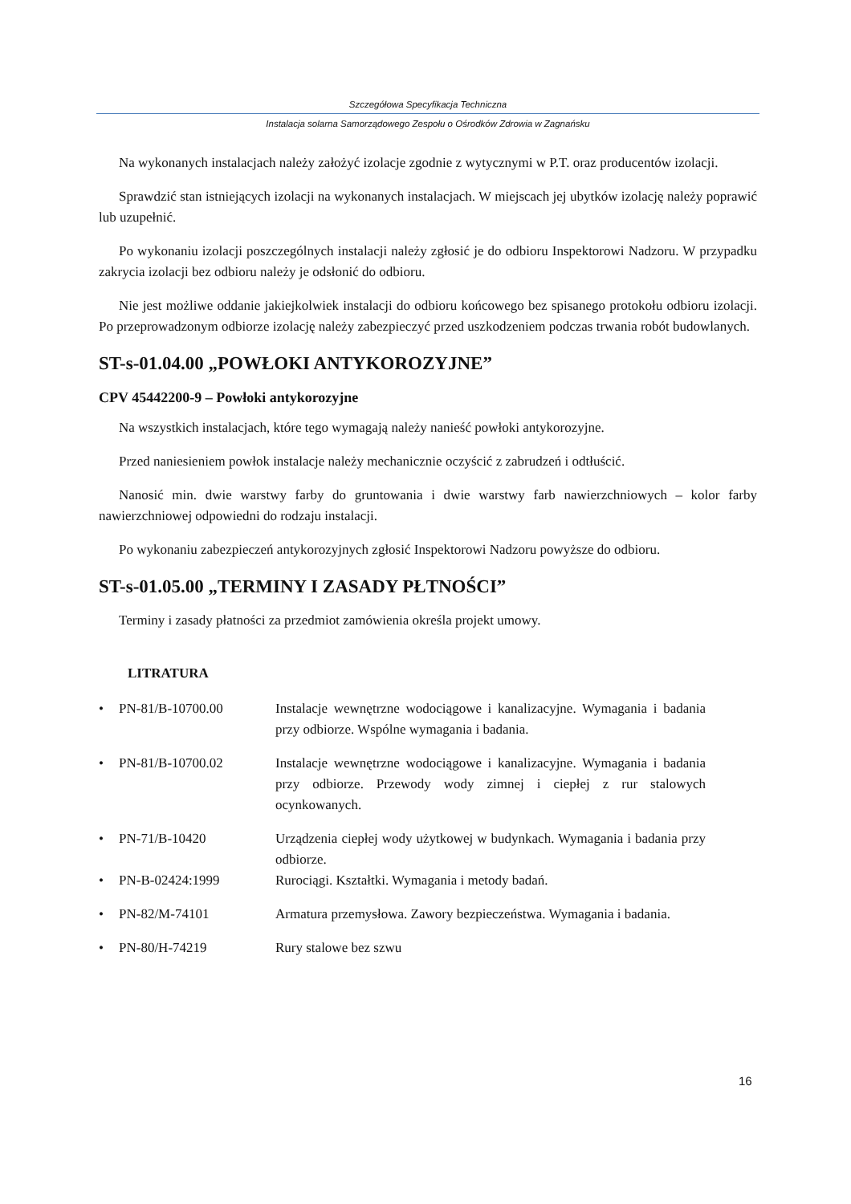Szczegółowa Specyfikacja Techniczna
Instalacja solarna Samorządowego Zespołu o Ośrodków Zdrowia w Zagnańsku
Na wykonanych instalacjach należy założyć izolacje zgodnie z wytycznymi w P.T. oraz producentów izolacji.
Sprawdzić stan istniejących izolacji na wykonanych instalacjach. W miejscach jej ubytków izolację należy poprawić lub uzupełnić.
Po wykonaniu izolacji poszczególnych instalacji należy zgłosić je do odbioru Inspektorowi Nadzoru. W przypadku zakrycia izolacji bez odbioru należy je odsłonić do odbioru.
Nie jest możliwe oddanie jakiejkolwiek instalacji do odbioru końcowego bez spisanego protokołu odbioru izolacji. Po przeprowadzonym odbiorze izolację należy zabezpieczyć przed uszkodzeniem podczas trwania robót budowlanych.
ST-s-01.04.00 „POWŁOKI ANTYKOROZYJNE”
CPV 45442200-9 – Powłoki antykorozyjne
Na wszystkich instalacjach, które tego wymagają należy nanieść powłoki antykorozyjne.
Przed naniesieniem powłok instalacje należy mechanicznie oczyścić z zabrudzeń i odtłuścić.
Nanosić min. dwie warstwy farby do gruntowania i dwie warstwy farb nawierzchniowych – kolor farby nawierzchniowej odpowiedni do rodzaju instalacji.
Po wykonaniu zabezpieczeń antykorozyjnych zgłosić Inspektorowi Nadzoru powyższe do odbioru.
ST-s-01.05.00 „TERMINY I ZASADY PŁTNOŚCI”
Terminy i zasady płatności za przedmiot zamówienia określa projekt umowy.
LITRATURA
• PN-81/B-10700.00 Instalacje wewnętrzne wodociągowe i kanalizacyjne. Wymagania i badania przy odbiorze. Wspólne wymagania i badania.
• PN-81/B-10700.02 Instalacje wewnętrzne wodociągowe i kanalizacyjne. Wymagania i badania przy odbiorze. Przewody wody zimnej i ciepłej z rur stalowych ocynkowanych.
• PN-71/B-10420 Urządzenia ciepłej wody użytkowej w budynkach. Wymagania i badania przy odbiorze.
• PN-B-02424:1999 Rurociągi. Kształtki. Wymagania i metody badań.
• PN-82/M-74101 Armatura przemysłowa. Zawory bezpieczeństwa. Wymagania i badania.
• PN-80/H-74219 Rury stalowe bez szwu
16